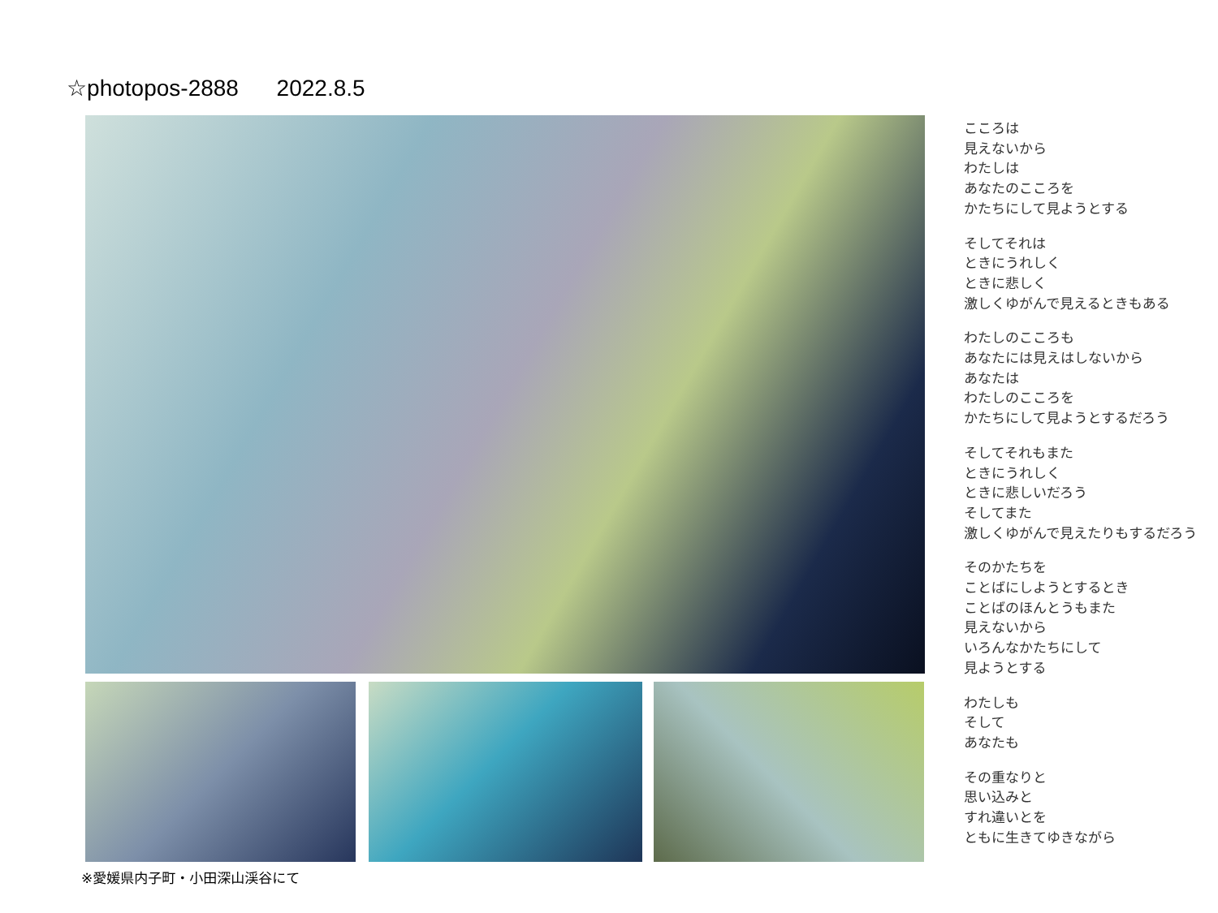☆photopos-2888 2022.8.5
※愛媛県内子町・小田深山渓谷にて
こころは
見えないから
わたしは
あなたのこころを
かたちにして見ようとする
そしてそれは
ときにうれしく
ときに悲しく
激しくゆがんで見えるときもある
わたしのこころも
あなたには見えはしないから
あなたは
わたしのこころを
かたちにして見ようとするだろう
そしてそれもまた
ときにうれしく
ときに悲しいだろう
そしてまた
激しくゆがんで見えたりもするだろう
そのかたちを
ことばにしようとするとき
ことばのほんとうもまた
見えないから
いろんなかたちにして
見ようとする
わたしも
そして
あなたも
その重なりと
思い込みと
すれ違いとを
ともに生きてゆきながら